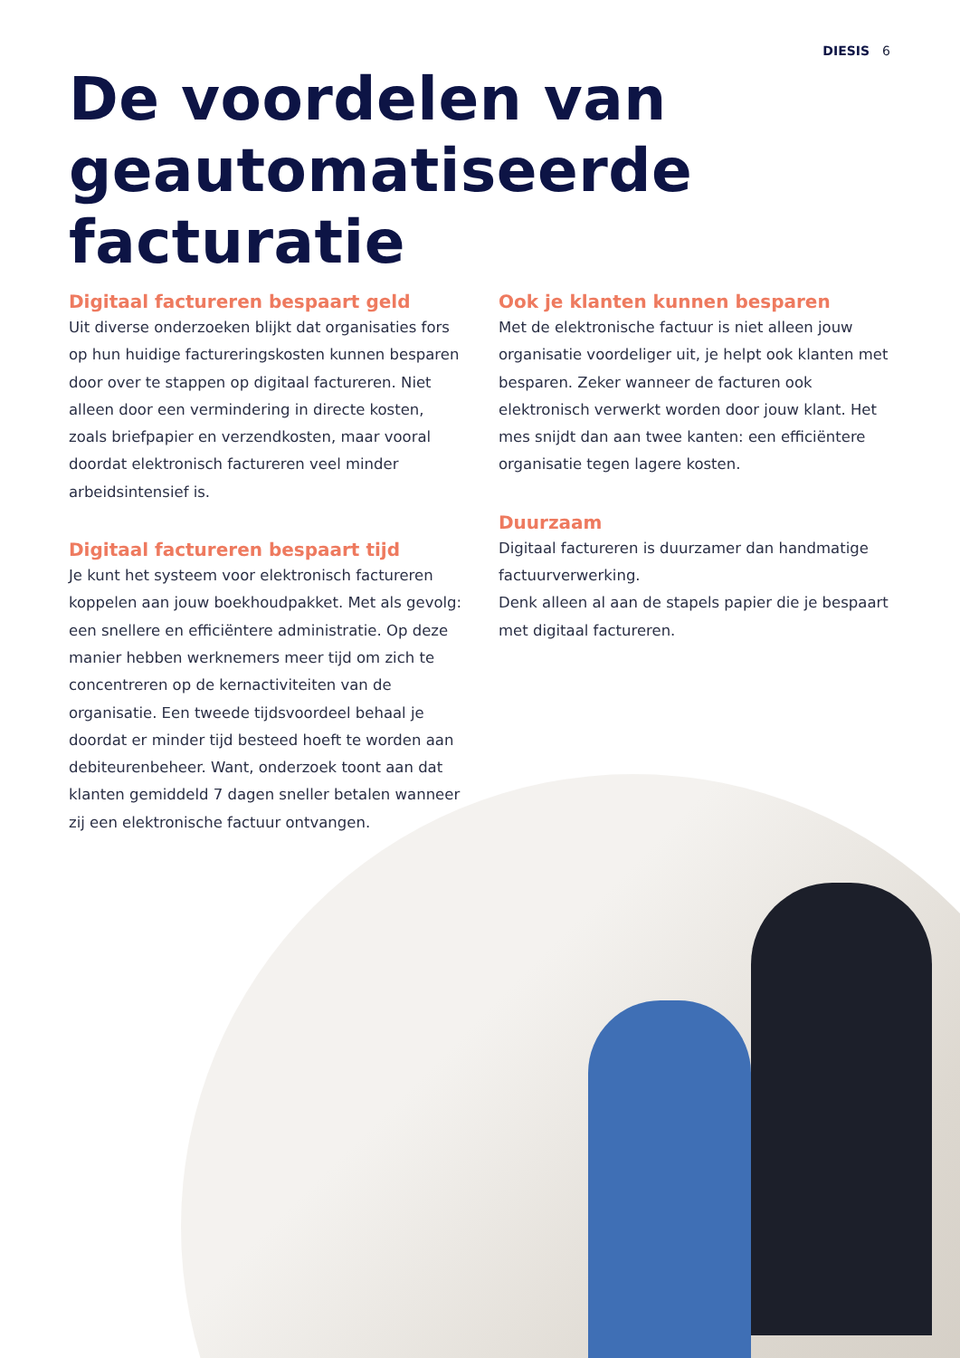DIESIS 6
De voordelen van geautomatiseerde facturatie
Digitaal factureren bespaart geld
Uit diverse onderzoeken blijkt dat organisaties fors op hun huidige factureringskosten kunnen besparen door over te stappen op digitaal factureren. Niet alleen door een vermindering in directe kosten, zoals briefpapier en verzendkosten, maar vooral doordat elektronisch factureren veel minder arbeidsintensief is.
Digitaal factureren bespaart tijd
Je kunt het systeem voor elektronisch factureren koppelen aan jouw boekhoudpakket. Met als gevolg: een snellere en efficiëntere administratie. Op deze manier hebben werknemers meer tijd om zich te concentreren op de kernactiviteiten van de organisatie. Een tweede tijdsvoordeel behaal je doordat er minder tijd besteed hoeft te worden aan debiteurenbeheer. Want, onderzoek toont aan dat klanten gemiddeld 7 dagen sneller betalen wanneer zij een elektronische factuur ontvangen.
Ook je klanten kunnen besparen
Met de elektronische factuur is niet alleen jouw organisatie voordeliger uit, je helpt ook klanten met besparen. Zeker wanneer de facturen ook elektronisch verwerkt worden door jouw klant. Het mes snijdt dan aan twee kanten: een efficiëntere organisatie tegen lagere kosten.
Duurzaam
Digitaal factureren is duurzamer dan handmatige factuurverwerking.
Denk alleen al aan de stapels papier die je bespaart met digitaal factureren.